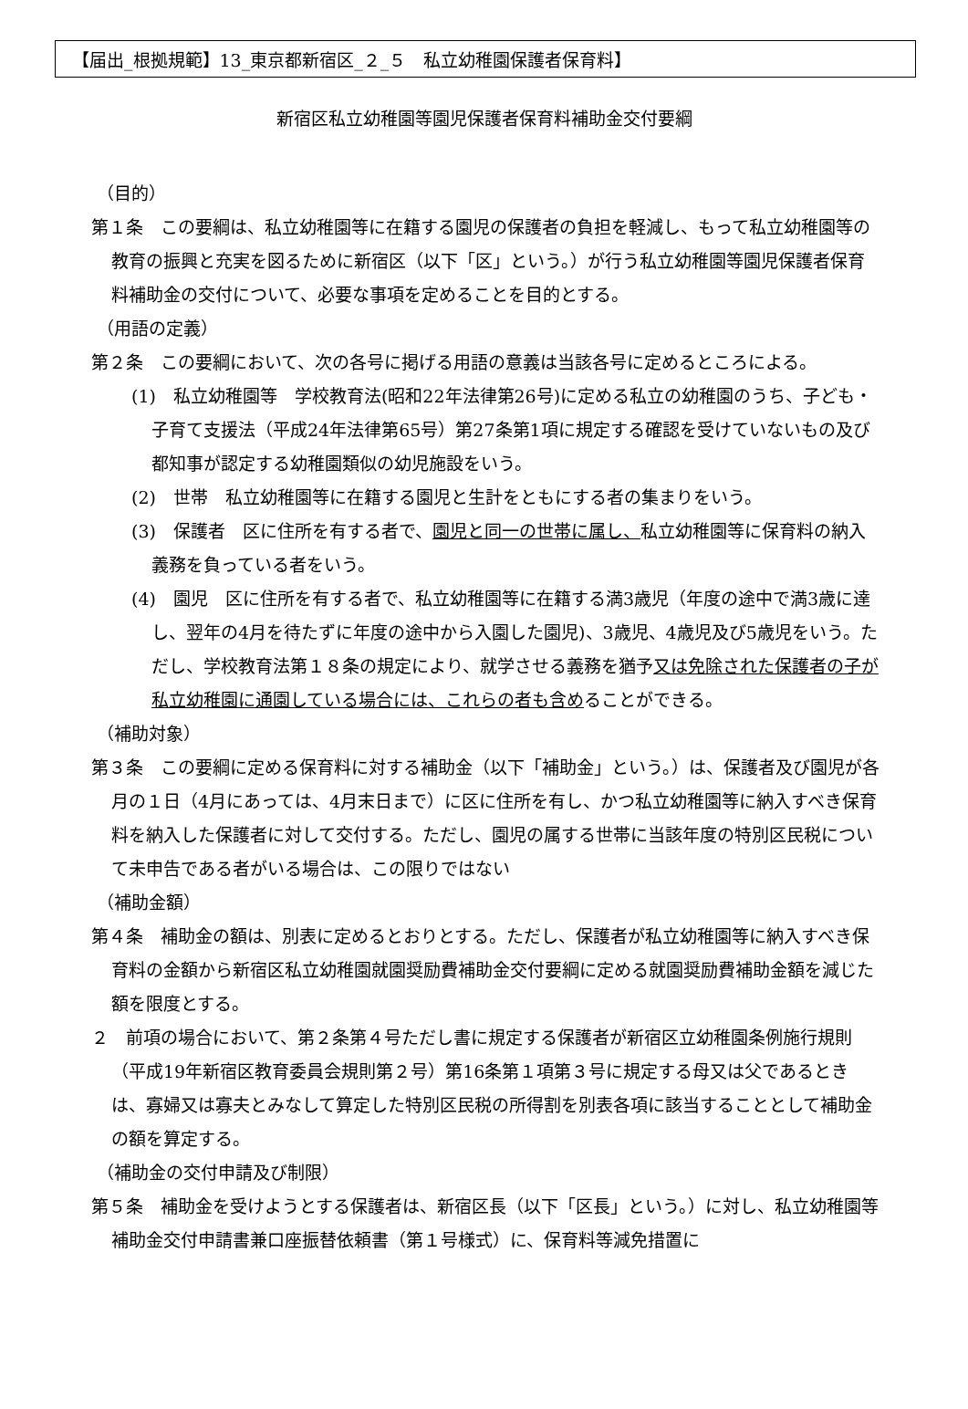【届出_根拠規範】13_東京都新宿区_２_５　私立幼稚園保護者保育料】
新宿区私立幼稚園等園児保護者保育料補助金交付要綱
（目的）
第１条　この要綱は、私立幼稚園等に在籍する園児の保護者の負担を軽減し、もって私立幼稚園等の教育の振興と充実を図るために新宿区（以下「区」という。）が行う私立幼稚園等園児保護者保育料補助金の交付について、必要な事項を定めることを目的とする。
（用語の定義）
第２条　この要綱において、次の各号に掲げる用語の意義は当該各号に定めるところによる。
(1)　私立幼稚園等　学校教育法(昭和22年法律第26号)に定める私立の幼稚園のうち、子ども・子育て支援法（平成24年法律第65号）第27条第1項に規定する確認を受けていないもの及び都知事が認定する幼稚園類似の幼児施設をいう。
(2)　世帯　私立幼稚園等に在籍する園児と生計をともにする者の集まりをいう。
(3)　保護者　区に住所を有する者で、園児と同一の世帯に属し、私立幼稚園等に保育料の納入義務を負っている者をいう。
(4)　園児　区に住所を有する者で、私立幼稚園等に在籍する満3歳児（年度の途中で満3歳に達し、翌年の4月を待たずに年度の途中から入園した園児)、3歳児、4歳児及び5歳児をいう。ただし、学校教育法第１８条の規定により、就学させる義務を猶予又は免除された保護者の子が私立幼稚園に通園している場合には、これらの者も含めることができる。
（補助対象）
第３条　この要綱に定める保育料に対する補助金（以下「補助金」という。）は、保護者及び園児が各月の１日（4月にあっては、4月末日まで）に区に住所を有し、かつ私立幼稚園等に納入すべき保育料を納入した保護者に対して交付する。ただし、園児の属する世帯に当該年度の特別区民税について未申告である者がいる場合は、この限りではない
（補助金額）
第４条　補助金の額は、別表に定めるとおりとする。ただし、保護者が私立幼稚園等に納入すべき保育料の金額から新宿区私立幼稚園就園奨励費補助金交付要綱に定める就園奨励費補助金額を減じた額を限度とする。
２　前項の場合において、第２条第４号ただし書に規定する保護者が新宿区立幼稚園条例施行規則（平成19年新宿区教育委員会規則第２号）第16条第１項第３号に規定する母又は父であるときは、寡婦又は寡夫とみなして算定した特別区民税の所得割を別表各項に該当することとして補助金の額を算定する。
（補助金の交付申請及び制限）
第５条　補助金を受けようとする保護者は、新宿区長（以下「区長」という。）に対し、私立幼稚園等補助金交付申請書兼口座振替依頼書（第１号様式）に、保育料等減免措置に